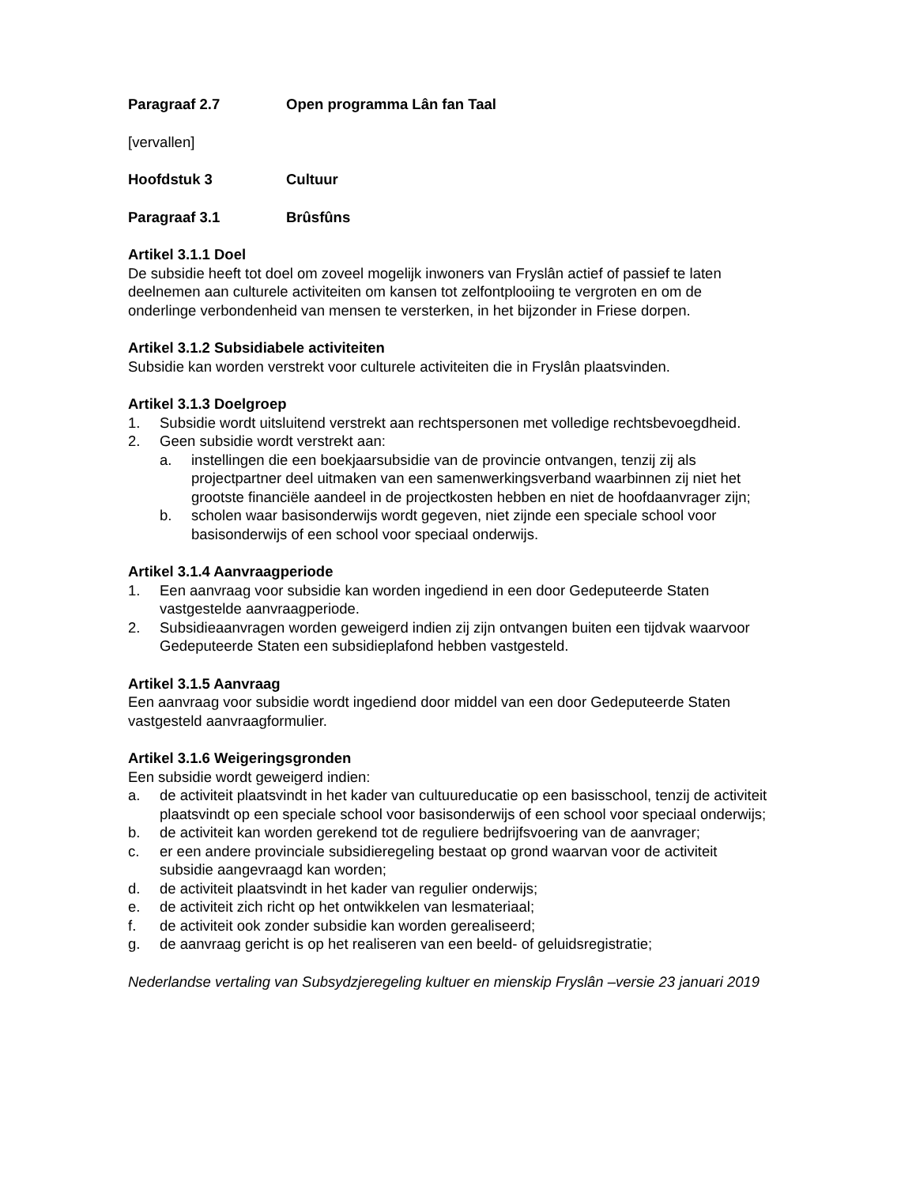Paragraaf 2.7 Open programma Lân fan Taal
[vervallen]
Hoofdstuk 3 Cultuur
Paragraaf 3.1 Brûsfûns
Artikel 3.1.1 Doel
De subsidie heeft tot doel om zoveel mogelijk inwoners van Fryslân actief of passief te laten deelnemen aan culturele activiteiten om kansen tot zelfontplooiing te vergroten en om de onderlinge verbondenheid van mensen te versterken, in het bijzonder in Friese dorpen.
Artikel 3.1.2 Subsidiabele activiteiten
Subsidie kan worden verstrekt voor culturele activiteiten die in Fryslân plaatsvinden.
Artikel 3.1.3 Doelgroep
1. Subsidie wordt uitsluitend verstrekt aan rechtspersonen met volledige rechtsbevoegdheid.
2. Geen subsidie wordt verstrekt aan:
a. instellingen die een boekjaarsubsidie van de provincie ontvangen, tenzij zij als projectpartner deel uitmaken van een samenwerkingsverband waarbinnen zij niet het grootste financiële aandeel in de projectkosten hebben en niet de hoofdaanvrager zijn;
b. scholen waar basisonderwijs wordt gegeven, niet zijnde een speciale school voor basisonderwijs of een school voor speciaal onderwijs.
Artikel 3.1.4 Aanvraagperiode
1. Een aanvraag voor subsidie kan worden ingediend in een door Gedeputeerde Staten vastgestelde aanvraagperiode.
2. Subsidieaanvragen worden geweigerd indien zij zijn ontvangen buiten een tijdvak waarvoor Gedeputeerde Staten een subsidieplafond hebben vastgesteld.
Artikel 3.1.5 Aanvraag
Een aanvraag voor subsidie wordt ingediend door middel van een door Gedeputeerde Staten vastgesteld aanvraagformulier.
Artikel 3.1.6 Weigeringsgronden
Een subsidie wordt geweigerd indien:
a. de activiteit plaatsvindt in het kader van cultuureducatie op een basisschool, tenzij de activiteit plaatsvindt op een speciale school voor basisonderwijs of een school voor speciaal onderwijs;
b. de activiteit kan worden gerekend tot de reguliere bedrijfsvoering van de aanvrager;
c. er een andere provinciale subsidieregeling bestaat op grond waarvan voor de activiteit subsidie aangevraagd kan worden;
d. de activiteit plaatsvindt in het kader van regulier onderwijs;
e. de activiteit zich richt op het ontwikkelen van lesmateriaal;
f. de activiteit ook zonder subsidie kan worden gerealiseerd;
g. de aanvraag gericht is op het realiseren van een beeld- of geluidsregistratie;
Nederlandse vertaling van Subsydzjeregeling kultuer en mienskip Fryslân –versie 23 januari 2019